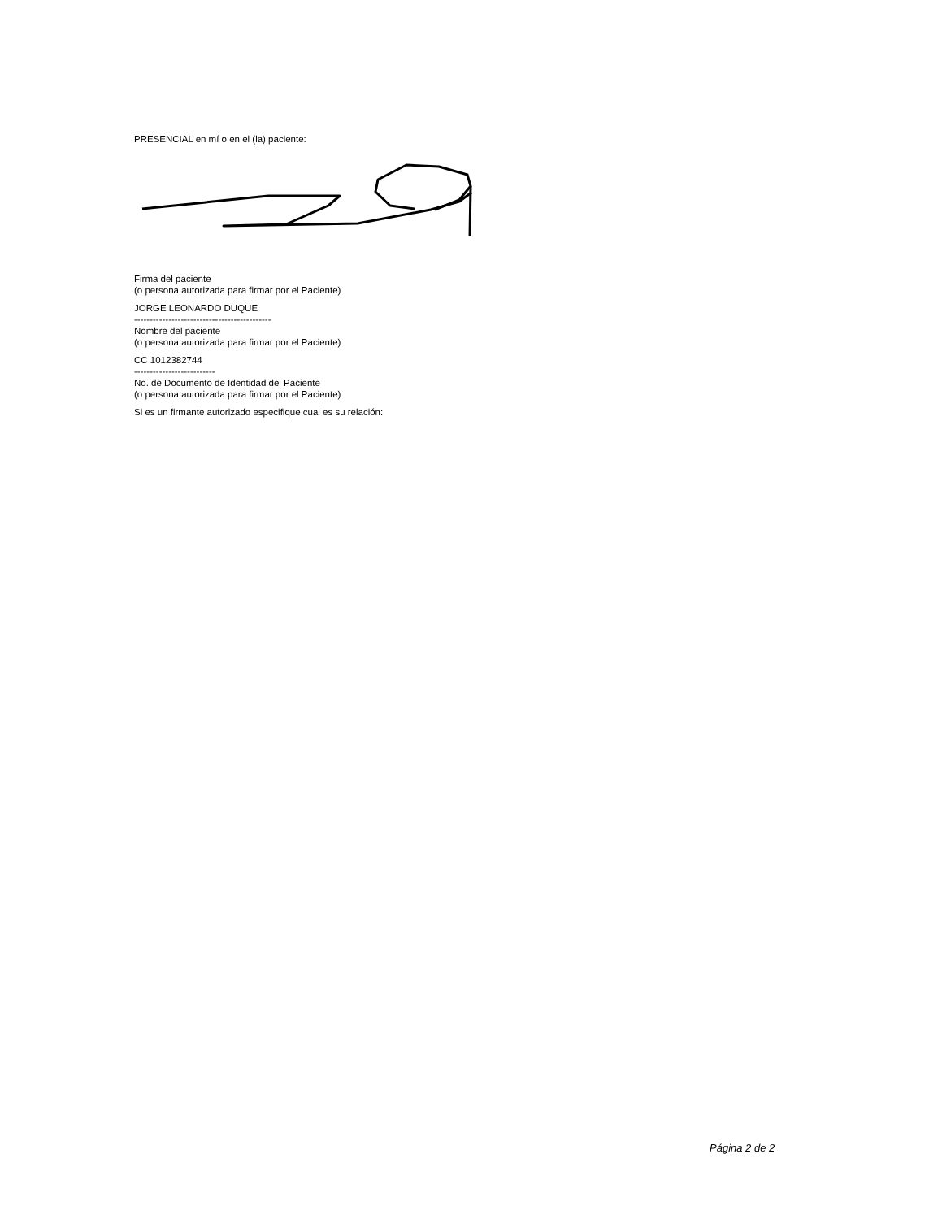PRESENCIAL en mí o en el (la) paciente:
Firma del paciente
(o persona autorizada para firmar por el Paciente)
JORGE LEONARDO DUQUE
--------------------------------------------
Nombre del paciente
(o persona autorizada para firmar por el Paciente)
CC 1012382744
--------------------------
No. de Documento de Identidad del Paciente
(o persona autorizada para firmar por el Paciente)
Si es un firmante autorizado especifique cual es su relación:
Página 2 de 2